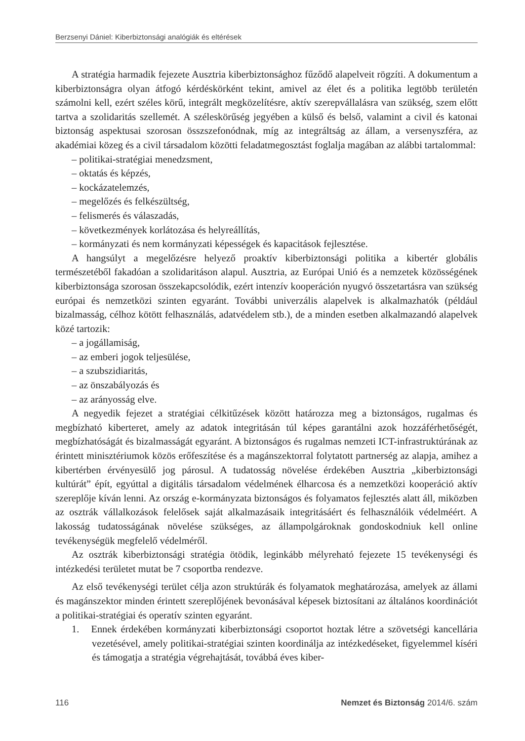Berzsenyi Dániel: Kiberbiztonsági analógiák és eltérések
A stratégia harmadik fejezete Ausztria kiberbiztonsághoz fűződő alapelveit rögzíti. A dokumentum a kiberbiztonságra olyan átfogó kérdéskörként tekint, amivel az élet és a politika legtöbb területén számolni kell, ezért széles körű, integrált megközelítésre, aktív szerepvállalásra van szükség, szem előtt tartva a szolidaritás szellemét. A széleskörűség jegyében a külső és belső, valamint a civil és katonai biztonság aspektusai szorosan összszefonódnak, míg az integráltság az állam, a versenyszféra, az akadémiai közeg és a civil társadalom közötti feladatmegosztást foglalja magában az alábbi tartalommal:
– politikai-stratégiai menedzsment,
– oktatás és képzés,
– kockázatelemzés,
– megelőzés és felkészültség,
– felismerés és válaszadás,
– következmények korlátozása és helyreállítás,
– kormányzati és nem kormányzati képességek és kapacitások fejlesztése.
A hangsúlyt a megelőzésre helyező proaktív kiberbiztonsági politika a kibertér globális természetéből fakadóan a szolidaritáson alapul. Ausztria, az Európai Unió és a nemzetek közösségének kiberbiztonsága szorosan összekapcsolódik, ezért intenzív kooperáción nyugvó összetartásra van szükség európai és nemzetközi szinten egyaránt. További univerzális alapelvek is alkalmazhatók (például bizalmasság, célhoz kötött felhasználás, adatvédelem stb.), de a minden esetben alkalmazandó alapelvek közé tartozik:
– a jogállamiság,
– az emberi jogok teljesülése,
– a szubszidiaritás,
– az önszabályozás és
– az arányosság elve.
A negyedik fejezet a stratégiai célkitűzések között határozza meg a biztonságos, rugalmas és megbízható kiberteret, amely az adatok integritásán túl képes garantálni azok hozzáférhetőségét, megbízhatóságát és bizalmasságát egyaránt. A biztonságos és rugalmas nemzeti ICT-infrastruktúrának az érintett minisztériumok közös erőfeszítése és a magánszektorral folytatott partnerség az alapja, amihez a kibertérben érvényesülő jog párosul. A tudatosság növelése érdekében Ausztria „kiberbiztonsági kultúrát” épít, egyúttal a digitális társadalom védelmének élharcosa és a nemzetközi kooperáció aktív szereplője kíván lenni. Az ország e-kormányzata biztonságos és folyamatos fejlesztés alatt áll, miközben az osztrák vállalkozások felelősek saját alkalmazásaik integritásáért és felhasználóik védelméért. A lakosság tudatosságának növelése szükséges, az állampolgároknak gondoskodniuk kell online tevékenységük megfelelő védelméről.
Az osztrák kiberbiztonsági stratégia ötödik, leginkább mélyreható fejezete 15 tevékenységi és intézkedési területet mutat be 7 csoportba rendezve.
Az első tevékenységi terület célja azon struktúrák és folyamatok meghatározása, amelyek az állami és magánszektor minden érintett szereplőjének bevonásával képesek biztosítani az általános koordinációt a politikai-stratégiai és operatív szinten egyaránt.
1. Ennek érdekében kormányzati kiberbiztonsági csoportot hoztak létre a szövetségi kancellária vezetésével, amely politikai-stratégiai szinten koordinálja az intézkedéseket, figyelemmel kíséri és támogatja a stratégia végrehajtását, továbbá éves kiber-
116 Nemzet és Biztonság 2014/6. szám